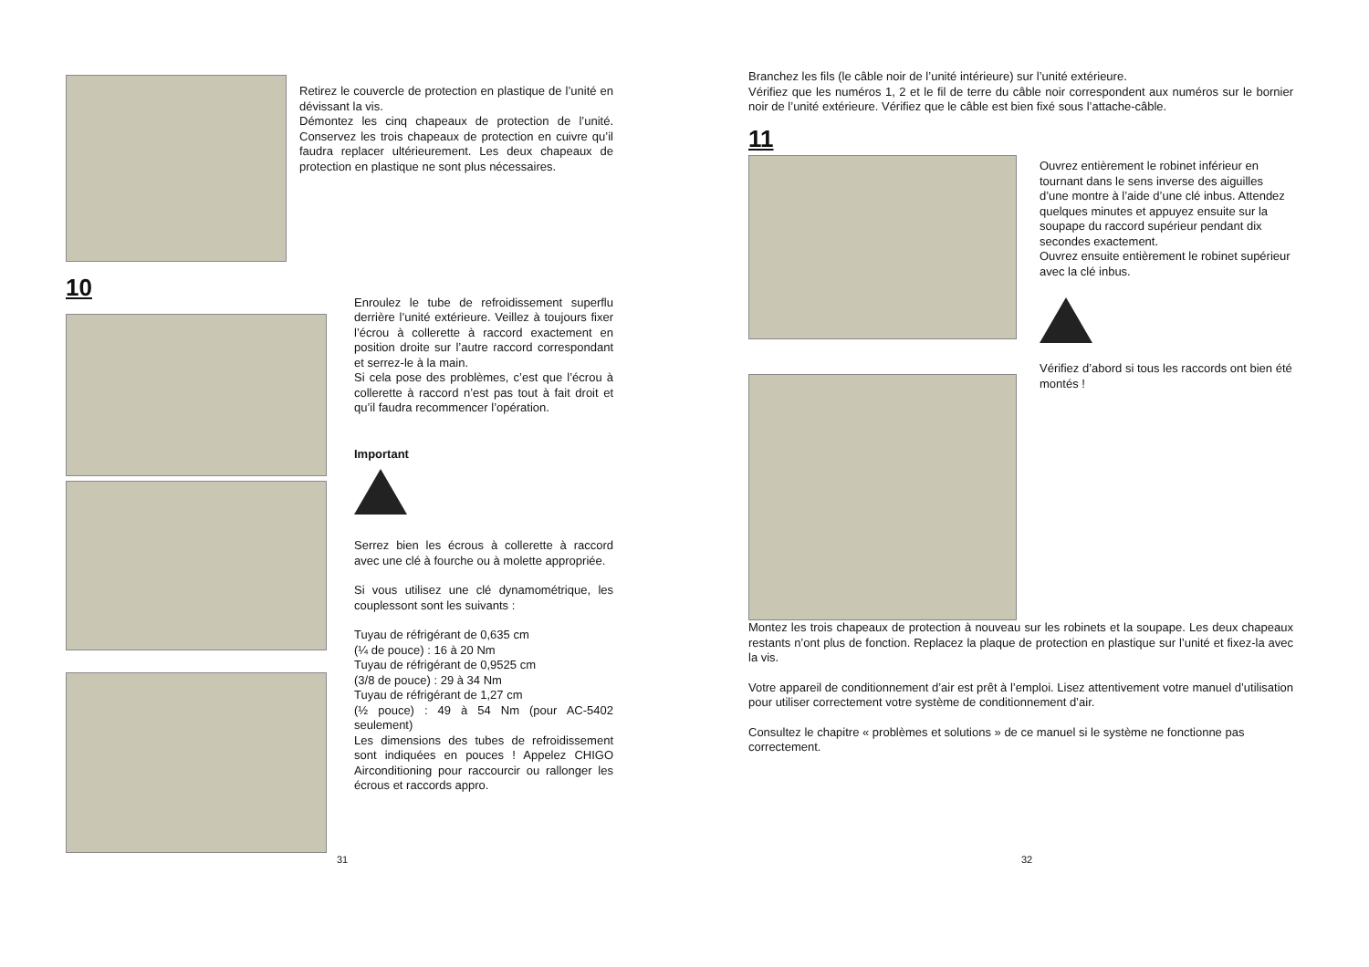Retirez le couvercle de protection en plastique de l’unité en dévissant la vis.
Démontez les cinq chapeaux de protection de l’unité. Conservez les trois chapeaux de protection en cuivre qu’il faudra replacer ultérieurement. Les deux chapeaux de protection en plastique ne sont plus nécessaires.
10
Enroulez le tube de refroidissement superflu derrière l’unité extérieure. Veillez à toujours fixer l’écrou à collerette à raccord exactement en position droite sur l’autre raccord correspondant et serrez-le à la main.
Si cela pose des problèmes, c’est que l’écrou à collerette à raccord n’est pas tout à fait droit et qu’il faudra recommencer l’opération.
Important
Serrez bien les écrous à collerette à raccord avec une clé à fourche ou à molette appropriée.
Si vous utilisez une clé dynamométrique, les couplessont sont les suivants :
Tuyau de réfrigérant de 0,635 cm
(¼ de pouce) : 16 à 20 Nm
Tuyau de réfrigérant de 0,9525 cm
(3/8 de pouce) : 29 à 34 Nm
Tuyau de réfrigérant de 1,27 cm
(½ pouce) : 49 à 54 Nm (pour AC-5402 seulement)
Les dimensions des tubes de refroidissement sont indiquées en pouces ! Appelez CHIGO Airconditioning pour raccourcir ou rallonger les écrous et raccords appro.
31
Branchez les fils (le câble noir de l’unité intérieure) sur l’unité extérieure.
Vérifiez que les numéros 1, 2 et le fil de terre du câble noir correspondent aux numéros sur le bornier noir de l’unité extérieure. Vérifiez que le câble est bien fixé sous l’attache-câble.
11
Ouvrez entièrement le robinet inférieur en tournant dans le sens inverse des aiguilles d’une montre à l’aide d’une clé inbus. Attendez quelques minutes et appuyez ensuite sur la soupape du raccord supérieur pendant dix secondes exactement.
Ouvrez ensuite entièrement le robinet supérieur avec la clé inbus.
Vérifiez d’abord si tous les raccords ont bien été montés !
Montez les trois chapeaux de protection à nouveau sur les robinets et la soupape. Les deux chapeaux restants n’ont plus de fonction. Replacez la plaque de protection en plastique sur l’unité et fixez-la avec la vis.
Votre appareil de conditionnement d’air est prêt à l’emploi. Lisez attentivement votre manuel d’utilisation pour utiliser correctement votre système de conditionnement d’air.
Consultez le chapitre « problèmes et solutions » de ce manuel si le système ne fonctionne pas correctement.
32